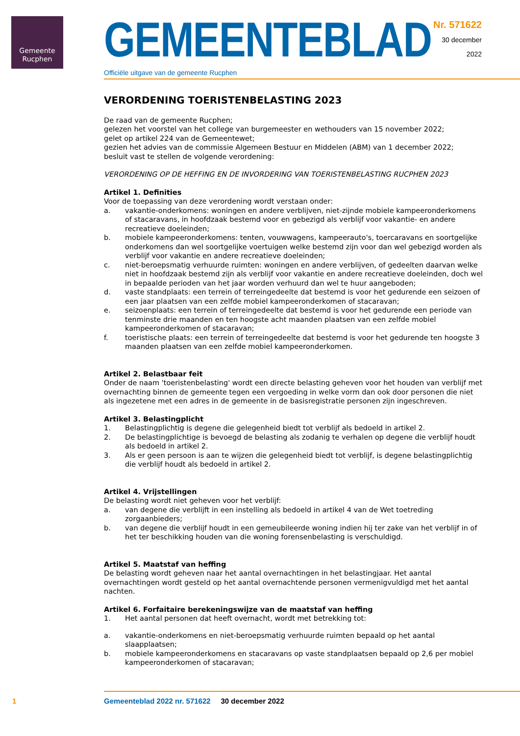Gemeente
Rucphen
GEMEENTEBLAD
Officiële uitgave van de gemeente Rucphen
Nr. 571622
30 december
2022
VERORDENING TOERISTENBELASTING 2023
De raad van de gemeente Rucphen;
gelezen het voorstel van het college van burgemeester en wethouders van 15 november 2022;
gelet op artikel 224 van de Gemeentewet;
gezien het advies van de commissie Algemeen Bestuur en Middelen (ABM) van 1 december 2022;
besluit vast te stellen de volgende verordening:
VERORDENING OP DE HEFFING EN DE INVORDERING VAN TOERISTENBELASTING RUCPHEN 2023
Artikel 1. Definities
Voor de toepassing van deze verordening wordt verstaan onder:
a. vakantie-onderkomens: woningen en andere verblijven, niet-zijnde mobiele kampeeronderkomens of stacaravans, in hoofdzaak bestemd voor en gebezigd als verblijf voor vakantie- en andere recreatieve doeleinden;
b. mobiele kampeeronderkomens: tenten, vouwwagens, kampeerauto's, toercaravans en soortgelijke onderkomens dan wel soortgelijke voertuigen welke bestemd zijn voor dan wel gebezigd worden als verblijf voor vakantie en andere recreatieve doeleinden;
c. niet-beroepsmatig verhuurde ruimten: woningen en andere verblijven, of gedeelten daarvan welke niet in hoofdzaak bestemd zijn als verblijf voor vakantie en andere recreatieve doeleinden, doch wel in bepaalde perioden van het jaar worden verhuurd dan wel te huur aangeboden;
d. vaste standplaats: een terrein of terreingedeelte dat bestemd is voor het gedurende een seizoen of een jaar plaatsen van een zelfde mobiel kampeeronderkomen of stacaravan;
e. seizoenplaats: een terrein of terreingedeelte dat bestemd is voor het gedurende een periode van tenminste drie maanden en ten hoogste acht maanden plaatsen van een zelfde mobiel kampeeronderkomen of stacaravan;
f. toeristische plaats: een terrein of terreingedeelte dat bestemd is voor het gedurende ten hoogste 3 maanden plaatsen van een zelfde mobiel kampeeronderkomen.
Artikel 2. Belastbaar feit
Onder de naam 'toeristenbelasting' wordt een directe belasting geheven voor het houden van verblijf met overnachting binnen de gemeente tegen een vergoeding in welke vorm dan ook door personen die niet als ingezetene met een adres in de gemeente in de basisregistratie personen zijn ingeschreven.
Artikel 3. Belastingplicht
1. Belastingplichtig is degene die gelegenheid biedt tot verblijf als bedoeld in artikel 2.
2. De belastingplichtige is bevoegd de belasting als zodanig te verhalen op degene die verblijf houdt als bedoeld in artikel 2.
3. Als er geen persoon is aan te wijzen die gelegenheid biedt tot verblijf, is degene belastingplichtig die verblijf houdt als bedoeld in artikel 2.
Artikel 4. Vrijstellingen
De belasting wordt niet geheven voor het verblijf:
a. van degene die verblijft in een instelling als bedoeld in artikel 4 van de Wet toetreding zorgaanbieders;
b. van degene die verblijf houdt in een gemeubileerde woning indien hij ter zake van het verblijf in of het ter beschikking houden van die woning forensenbelasting is verschuldigd.
Artikel 5. Maatstaf van heffing
De belasting wordt geheven naar het aantal overnachtingen in het belastingjaar. Het aantal overnachtingen wordt gesteld op het aantal overnachtende personen vermenigvuldigd met het aantal nachten.
Artikel 6. Forfaitaire berekeningswijze van de maatstaf van heffing
1. Het aantal personen dat heeft overnacht, wordt met betrekking tot:
a. vakantie-onderkomens en niet-beroepsmatig verhuurde ruimten bepaald op het aantal slaapplaatsen;
b. mobiele kampeeronderkomens en stacaravans op vaste standplaatsen bepaald op 2,6 per mobiel kampeeronderkomen of stacaravan;
1 Gemeenteblad 2022 nr. 571622 30 december 2022